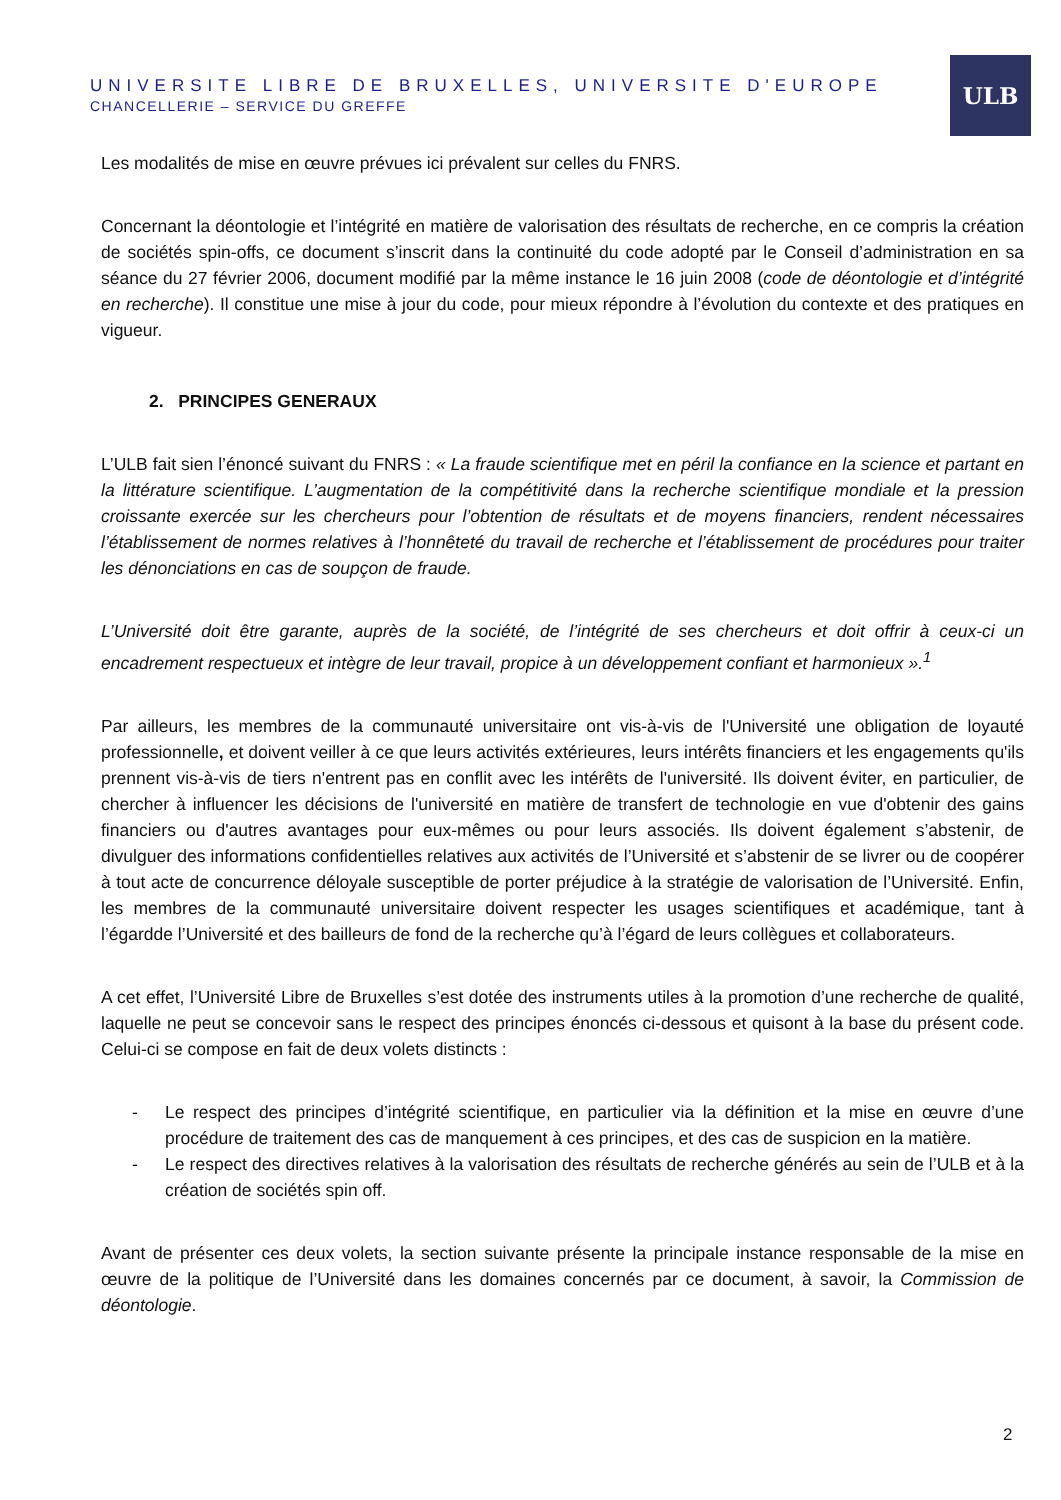UNIVERSITE LIBRE DE BRUXELLES, UNIVERSITE D'EUROPE
CHANCELLERIE – SERVICE DU GREFFE
ULB
Les modalités de mise en œuvre prévues ici prévalent sur celles du FNRS.
Concernant la déontologie et l’intégrité en matière de valorisation des résultats de recherche, en ce compris la création de sociétés spin-offs, ce document s’inscrit dans la continuité du code adopté par le Conseil d’administration en sa séance du 27 février 2006, document modifié par la même instance le 16 juin 2008 (code de déontologie et d’intégrité en recherche). Il constitue une mise à jour du code, pour mieux répondre à l’évolution du contexte et des pratiques en vigueur.
2. PRINCIPES GENERAUX
L’ULB fait sien l’énoncé suivant du FNRS : « La fraude scientifique met en péril la confiance en la science et partant en la littérature scientifique. L’augmentation de la compétitivité dans la recherche scientifique mondiale et la pression croissante exercée sur les chercheurs pour l’obtention de résultats et de moyens financiers, rendent nécessaires l’établissement de normes relatives à l’honnêteté du travail de recherche et l’établissement de procédures pour traiter les dénonciations en cas de soupçon de fraude.
L’Université doit être garante, auprès de la société, de l’intégrité de ses chercheurs et doit offrir à ceux-ci un encadrement respectueux et intègre de leur travail, propice à un développement confiant et harmonieux ».<sup>1</sup>
Par ailleurs, les membres de la communauté universitaire ont vis-à-vis de l'Université une obligation de loyauté professionnelle, et doivent veiller à ce que leurs activités extérieures, leurs intérêts financiers et les engagements qu'ils prennent vis-à-vis de tiers n'entrent pas en conflit avec les intérêts de l'université. Ils doivent éviter, en particulier, de chercher à influencer les décisions de l'université en matière de transfert de technologie en vue d'obtenir des gains financiers ou d'autres avantages pour eux-mêmes ou pour leurs associés. Ils doivent également s’abstenir, de divulguer des informations confidentielles relatives aux activités de l’Université et s’abstenir de se livrer ou de coopérer à tout acte de concurrence déloyale susceptible de porter préjudice à la stratégie de valorisation de l’Université. Enfin, les membres de la communauté universitaire doivent respecter les usages scientifiques et académique, tant à l’égardde l’Université et des bailleurs de fond de la recherche qu’à l’égard de leurs collègues et collaborateurs.
A cet effet, l’Université Libre de Bruxelles s’est dotée des instruments utiles à la promotion d’une recherche de qualité, laquelle ne peut se concevoir sans le respect des principes énoncés ci-dessous et quisont à la base du présent code. Celui-ci se compose en fait de deux volets distincts :
- Le respect des principes d’intégrité scientifique, en particulier via la définition et la mise en œuvre d’une procédure de traitement des cas de manquement à ces principes, et des cas de suspicion en la matière.
- Le respect des directives relatives à la valorisation des résultats de recherche générés au sein de l’ULB et à la création de sociétés spin off.
Avant de présenter ces deux volets, la section suivante présente la principale instance responsable de la mise en œuvre de la politique de l’Université dans les domaines concernés par ce document, à savoir, la Commission de déontologie.
2